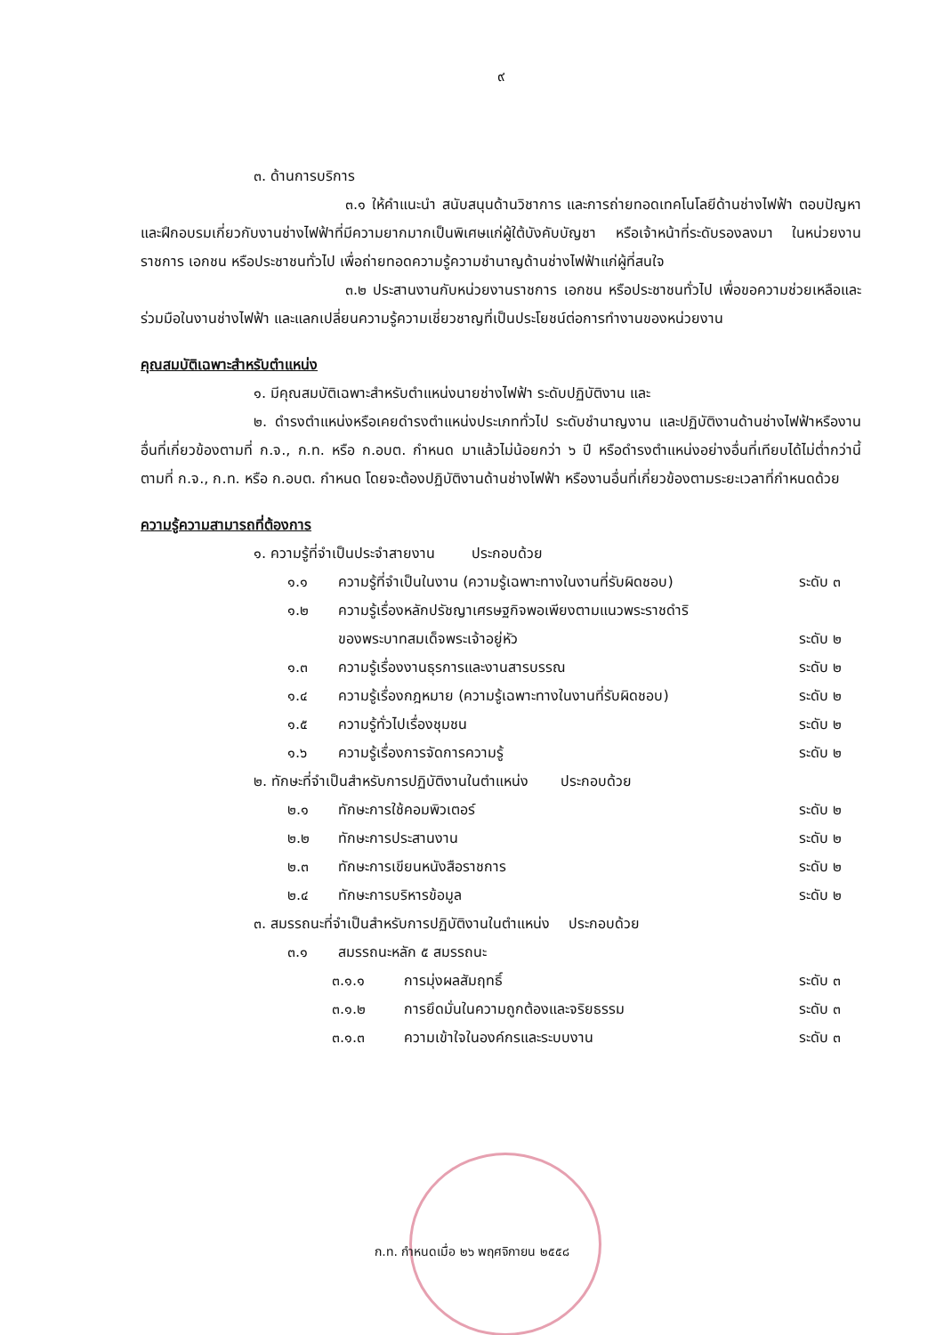๙
๓. ด้านการบริการ
๓.๑ ให้คำแนะนำ สนับสนุนด้านวิชาการ และการถ่ายทอดเทคโนโลยีด้านช่างไฟฟ้า ตอบปัญหาและฝึกอบรมเกี่ยวกับงานช่างไฟฟ้าที่มีความยากมากเป็นพิเศษแก่ผู้ใต้บังคับบัญชา หรือเจ้าหน้าที่ระดับรองลงมา ในหน่วยงานราชการ เอกชน หรือประชาชนทั่วไป เพื่อถ่ายทอดความรู้ความชำนาญด้านช่างไฟฟ้าแก่ผู้ที่สนใจ
๓.๒ ประสานงานกับหน่วยงานราชการ เอกชน หรือประชาชนทั่วไป เพื่อขอความช่วยเหลือและร่วมมือในงานช่างไฟฟ้า และแลกเปลี่ยนความรู้ความเชี่ยวชาญที่เป็นประโยชน์ต่อการทำงานของหน่วยงาน
คุณสมบัติเฉพาะสำหรับตำแหน่ง
๑. มีคุณสมบัติเฉพาะสำหรับตำแหน่งนายช่างไฟฟ้า ระดับปฏิบัติงาน และ
๒. ดำรงตำแหน่งหรือเคยดำรงตำแหน่งประเภททั่วไป ระดับชำนาญงาน และปฏิบัติงานด้านช่างไฟฟ้าหรืองานอื่นที่เกี่ยวข้องตามที่ ก.จ., ก.ท. หรือ ก.อบต. กำหนด มาแล้วไม่น้อยกว่า ๖ ปี หรือดำรงตำแหน่งอย่างอื่นที่เทียบได้ไม่ต่ำกว่านี้ ตามที่ ก.จ., ก.ท. หรือ ก.อบต. กำหนด โดยจะต้องปฏิบัติงานด้านช่างไฟฟ้า หรืองานอื่นที่เกี่ยวข้องตามระยะเวลาที่กำหนดด้วย
ความรู้ความสามารถที่ต้องการ
๑. ความรู้ที่จำเป็นประจำสายงาน ประกอบด้วย
๑.๑ ความรู้ที่จำเป็นในงาน (ความรู้เฉพาะทางในงานที่รับผิดชอบ) ระดับ ๓
๑.๒ ความรู้เรื่องหลักปรัชญาเศรษฐกิจพอเพียงตามแนวพระราชดำริ
ของพระบาทสมเด็จพระเจ้าอยู่หัว
ระดับ ๒
๑.๓ ความรู้เรื่องงานธุรการและงานสารบรรณ ระดับ ๒
๑.๔ ความรู้เรื่องกฎหมาย (ความรู้เฉพาะทางในงานที่รับผิดชอบ) ระดับ ๒
๑.๕ ความรู้ทั่วไปเรื่องชุมชน ระดับ ๒
๑.๖ ความรู้เรื่องการจัดการความรู้ ระดับ ๒
๒. ทักษะที่จำเป็นสำหรับการปฏิบัติงานในตำแหน่ง ประกอบด้วย
๒.๑ ทักษะการใช้คอมพิวเตอร์ ระดับ ๒
๒.๒ ทักษะการประสานงาน ระดับ ๒
๒.๓ ทักษะการเขียนหนังสือราชการ ระดับ ๒
๒.๔ ทักษะการบริหารข้อมูล ระดับ ๒
๓. สมรรถนะที่จำเป็นสำหรับการปฏิบัติงานในตำแหน่ง ประกอบด้วย
๓.๑ สมรรถนะหลัก ๕ สมรรถนะ
๓.๑.๑ การมุ่งผลสัมฤทธิ์ ระดับ ๓
๓.๑.๒ การยึดมั่นในความถูกต้องและจริยธรรม ระดับ ๓
๓.๑.๓ ความเข้าใจในองค์กรและระบบงาน ระดับ ๓
ก.ท. กำหนดเมื่อ ๒๖ พฤศจิกายน ๒๕๕๘